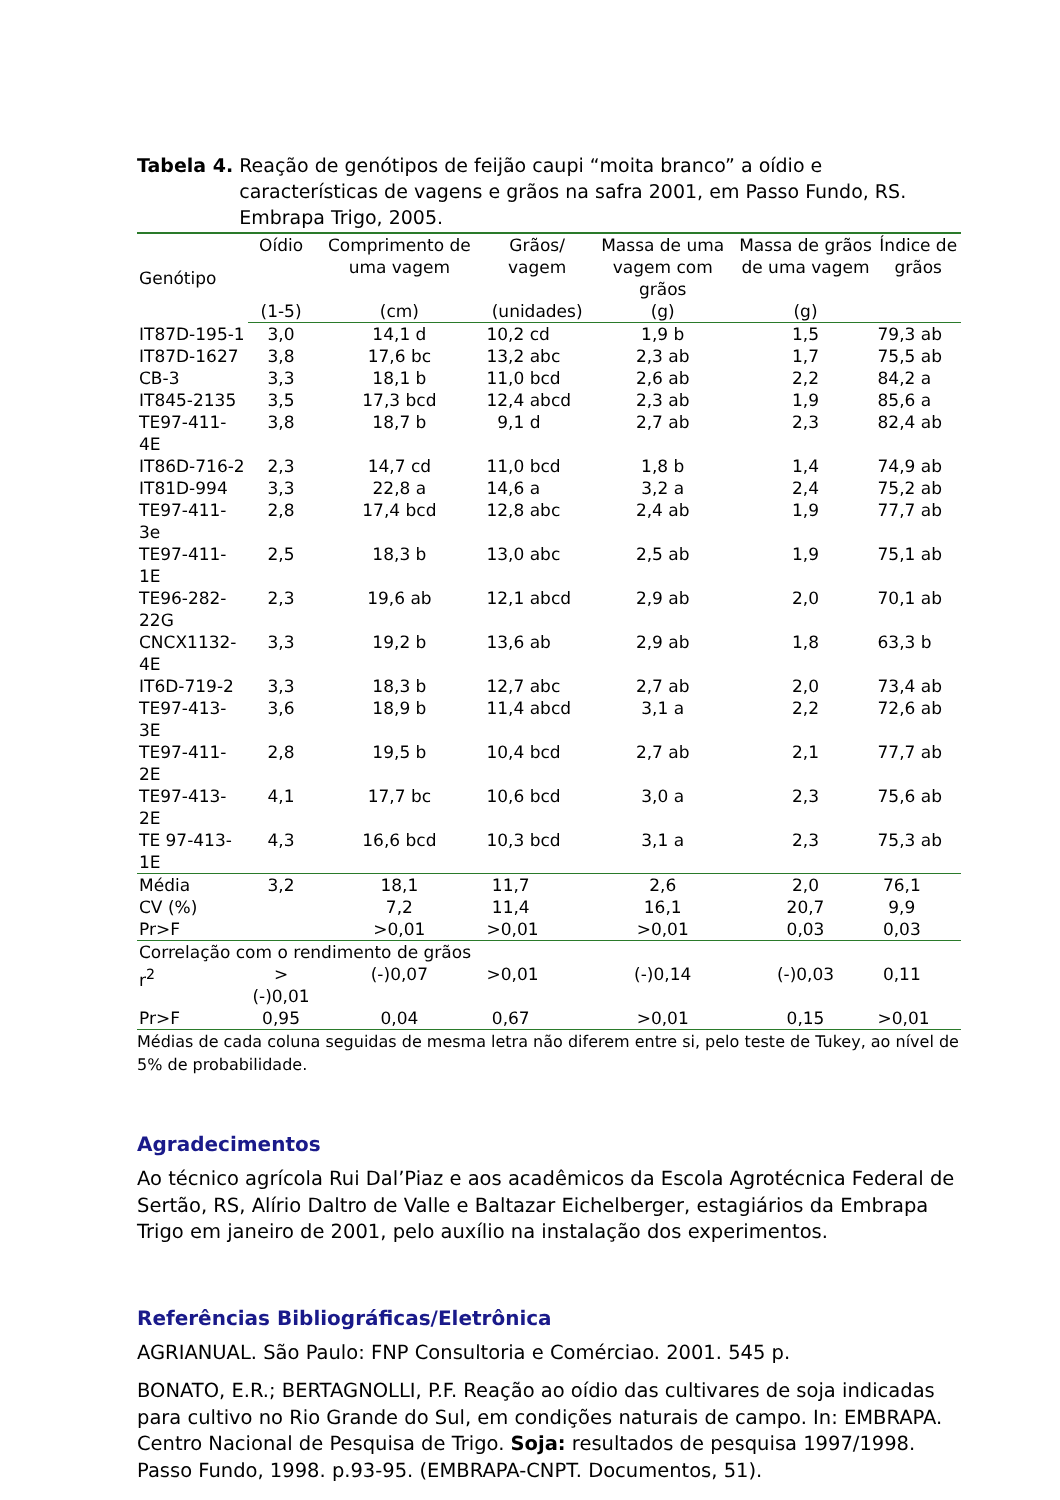Tabela 4. Reação de genótipos de feijão caupi “moita branco” a oídio e características de vagens e grãos na safra 2001, em Passo Fundo, RS. Embrapa Trigo, 2005.
| Genótipo | Oídio | Comprimento de uma vagem | Grãos/ vagem | Massa de uma vagem com grãos | Massa de grãos de uma vagem | Índice de grãos |
| --- | --- | --- | --- | --- | --- | --- |
| | (1-5) | (cm) | (unidades) | (g) | (g) | |
| IT87D-195-1 | 3,0 | 14,1 d | 10,2 cd | 1,9 b | 1,5 | 79,3 ab |
| IT87D-1627 | 3,8 | 17,6 bc | 13,2 abc | 2,3 ab | 1,7 | 75,5 ab |
| CB-3 | 3,3 | 18,1 b | 11,0 bcd | 2,6 ab | 2,2 | 84,2 a |
| IT845-2135 | 3,5 | 17,3 bcd | 12,4 abcd | 2,3 ab | 1,9 | 85,6 a |
| TE97-411-4E | 3,8 | 18,7 b | 9,1 d | 2,7 ab | 2,3 | 82,4 ab |
| IT86D-716-2 | 2,3 | 14,7 cd | 11,0 bcd | 1,8 b | 1,4 | 74,9 ab |
| IT81D-994 | 3,3 | 22,8 a | 14,6 a | 3,2 a | 2,4 | 75,2 ab |
| TE97-411-3e | 2,8 | 17,4 bcd | 12,8 abc | 2,4 ab | 1,9 | 77,7 ab |
| TE97-411-1E | 2,5 | 18,3 b | 13,0 abc | 2,5 ab | 1,9 | 75,1 ab |
| TE96-282-22G | 2,3 | 19,6 ab | 12,1 abcd | 2,9 ab | 2,0 | 70,1 ab |
| CNCX1132-4E | 3,3 | 19,2 b | 13,6 ab | 2,9 ab | 1,8 | 63,3 b |
| IT6D-719-2 | 3,3 | 18,3 b | 12,7 abc | 2,7 ab | 2,0 | 73,4 ab |
| TE97-413-3E | 3,6 | 18,9 b | 11,4 abcd | 3,1 a | 2,2 | 72,6 ab |
| TE97-411-2E | 2,8 | 19,5 b | 10,4 bcd | 2,7 ab | 2,1 | 77,7 ab |
| TE97-413-2E | 4,1 | 17,7 bc | 10,6 bcd | 3,0 a | 2,3 | 75,6 ab |
| TE 97-413-1E | 4,3 | 16,6 bcd | 10,3 bcd | 3,1 a | 2,3 | 75,3 ab |
| Média | 3,2 | 18,1 | 11,7 | 2,6 | 2,0 | 76,1 |
| CV (%) | | 7,2 | 11,4 | 16,1 | 20,7 | 9,9 |
| Pr>F | | >0,01 | >0,01 | >0,01 | 0,03 | 0,03 |
| Correlação com o rendimento de grãos | | | | | | |
| r<sup>2</sup> | >(-)0,01 | (-)0,07 | >0,01 | (-)0,14 | (-)0,03 | 0,11 |
| Pr>F | 0,95 | 0,04 | 0,67 | >0,01 | 0,15 | >0,01 |
Médias de cada coluna seguidas de mesma letra não diferem entre si, pelo teste de Tukey, ao nível de 5% de probabilidade.
Agradecimentos
Ao técnico agrícola Rui Dal’Piaz e aos acadêmicos da Escola Agrotécnica Federal de Sertão, RS, Alírio Daltro de Valle e Baltazar Eichelberger, estagiários da Embrapa Trigo em janeiro de 2001, pelo auxílio na instalação dos experimentos.
Referências Bibliográficas/Eletrônica
AGRIANUAL. São Paulo: FNP Consultoria e Comérciao. 2001. 545 p.
BONATO, E.R.; BERTAGNOLLI, P.F. Reação ao oídio das cultivares de soja indicadas para cultivo no Rio Grande do Sul, em condições naturais de campo. In: EMBRAPA. Centro Nacional de Pesquisa de Trigo. Soja: resultados de pesquisa 1997/1998. Passo Fundo, 1998. p.93-95. (EMBRAPA-CNPT. Documentos, 51).